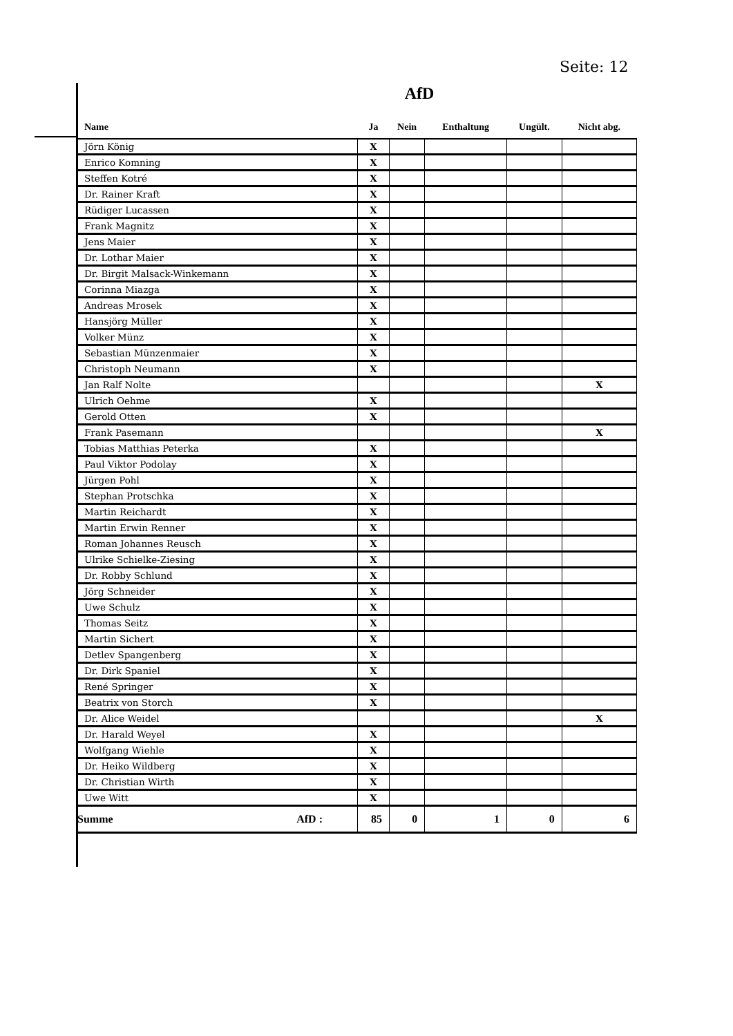Seite: 12
AfD
| Name | Ja | Nein | Enthaltung | Ungült. | Nicht abg. |
| --- | --- | --- | --- | --- | --- |
| Jörn König | X | | | | |
| Enrico Komning | X | | | | |
| Steffen Kotré | X | | | | |
| Dr. Rainer Kraft | X | | | | |
| Rüdiger Lucassen | X | | | | |
| Frank Magnitz | X | | | | |
| Jens Maier | X | | | | |
| Dr. Lothar Maier | X | | | | |
| Dr. Birgit Malsack-Winkemann | X | | | | |
| Corinna Miazga | X | | | | |
| Andreas Mrosek | X | | | | |
| Hansjörg Müller | X | | | | |
| Volker Münz | X | | | | |
| Sebastian Münzenmaier | X | | | | |
| Christoph Neumann | X | | | | |
| Jan Ralf Nolte | | | | | X |
| Ulrich Oehme | X | | | | |
| Gerold Otten | X | | | | |
| Frank Pasemann | | | | | X |
| Tobias Matthias Peterka | X | | | | |
| Paul Viktor Podolay | X | | | | |
| Jürgen Pohl | X | | | | |
| Stephan Protschka | X | | | | |
| Martin Reichardt | X | | | | |
| Martin Erwin Renner | X | | | | |
| Roman Johannes Reusch | X | | | | |
| Ulrike Schielke-Ziesing | X | | | | |
| Dr. Robby Schlund | X | | | | |
| Jörg Schneider | X | | | | |
| Uwe Schulz | X | | | | |
| Thomas Seitz | X | | | | |
| Martin Sichert | X | | | | |
| Detlev Spangenberg | X | | | | |
| Dr. Dirk Spaniel | X | | | | |
| René Springer | X | | | | |
| Beatrix von Storch | X | | | | |
| Dr. Alice Weidel | | | | | X |
| Dr. Harald Weyel | X | | | | |
| Wolfgang Wiehle | X | | | | |
| Dr. Heiko Wildberg | X | | | | |
| Dr. Christian Wirth | X | | | | |
| Uwe Witt | X | | | | |
| Summe AfD : | 85 | 0 | 1 | 0 | 6 |